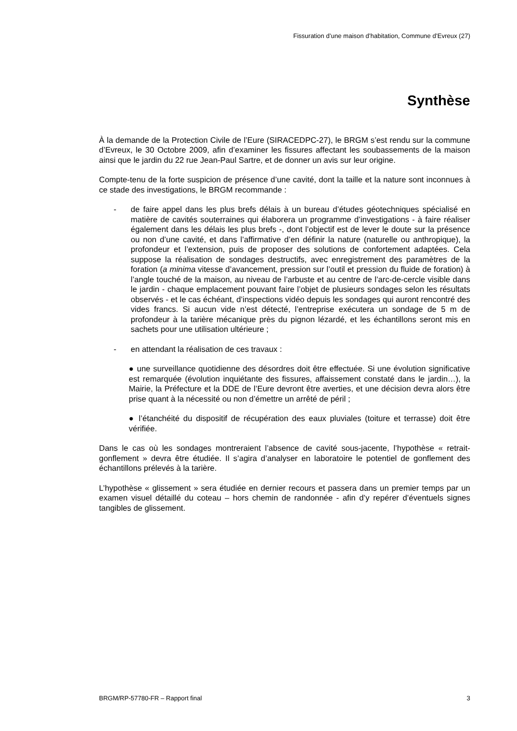Fissuration d’une maison d’habitation, Commune d’Evreux (27)
Synthèse
À la demande de la Protection Civile de l’Eure (SIRACEDPC-27), le BRGM s’est rendu sur la commune d’Evreux, le 30 Octobre 2009, afin d’examiner les fissures affectant les soubassements de la maison ainsi que le jardin du 22 rue Jean-Paul Sartre, et de donner un avis sur leur origine.
Compte-tenu de la forte suspicion de présence d’une cavité, dont la taille et la nature sont inconnues à ce stade des investigations, le BRGM recommande :
- de faire appel dans les plus brefs délais à un bureau d’études géotechniques spécialisé en matière de cavités souterraines qui élaborera un programme d’investigations - à faire réaliser également dans les délais les plus brefs -, dont l’objectif est de lever le doute sur la présence ou non d’une cavité, et dans l’affirmative d’en définir la nature (naturelle ou anthropique), la profondeur et l’extension, puis de proposer des solutions de confortement adaptées. Cela suppose la réalisation de sondages destructifs, avec enregistrement des paramètres de la foration (a minima vitesse d’avancement, pression sur l’outil et pression du fluide de foration) à l’angle touché de la maison, au niveau de l’arbuste et au centre de l’arc-de-cercle visible dans le jardin - chaque emplacement pouvant faire l’objet de plusieurs sondages selon les résultats observés - et le cas échéant, d’inspections vidéo depuis les sondages qui auront rencontré des vides francs. Si aucun vide n’est détecté, l’entreprise exécutera un sondage de 5 m de profondeur à la tarière mécanique près du pignon lézardé, et les échantillons seront mis en sachets pour une utilisation ultérieure ;
- en attendant la réalisation de ces travaux :
● une surveillance quotidienne des désordres doit être effectuée. Si une évolution significative est remarquée (évolution inquiétante des fissures, affaissement constaté dans le jardin…), la Mairie, la Préfecture et la DDE de l’Eure devront être averties, et une décision devra alors être prise quant à la nécessité ou non d’émettre un arrêté de péril ;
● l’étanchéité du dispositif de récupération des eaux pluviales (toiture et terrasse) doit être vérifiée.
Dans le cas où les sondages montreraient l’absence de cavité sous-jacente, l’hypothèse « retrait-gonflement » devra être étudiée. Il s’agira d’analyser en laboratoire le potentiel de gonflement des échantillons prélevés à la tarière.
L’hypothèse « glissement » sera étudiée en dernier recours et passera dans un premier temps par un examen visuel détaillé du coteau – hors chemin de randonnée - afin d’y repérer d’éventuels signes tangibles de glissement.
BRGM/RP-57780-FR – Rapport final 3